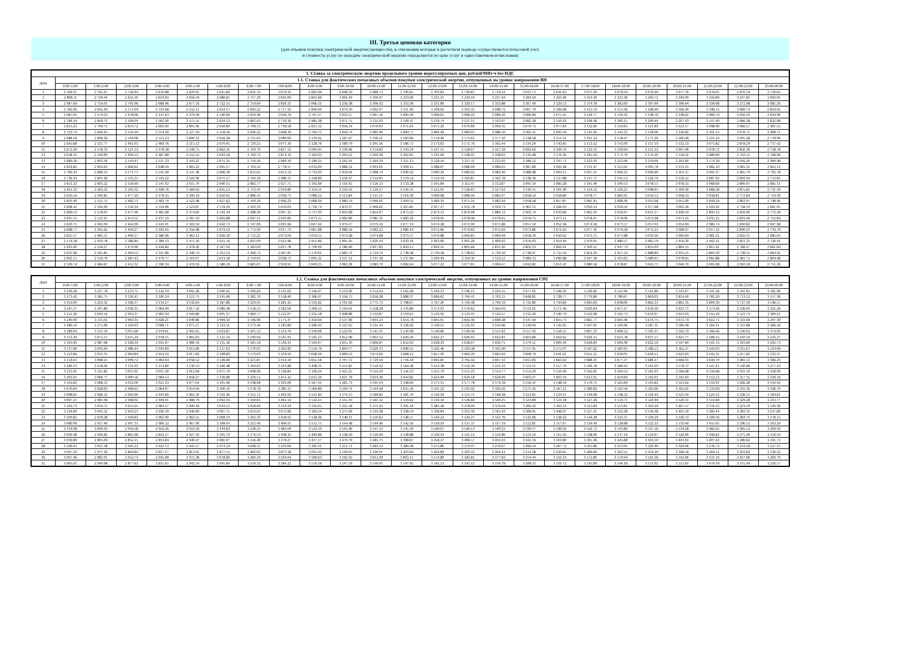III. Третья ценовая категория
(для объемов покупки электрической энергии (мощности), в отношении которых в расчетном периоде осуществляется почасовой учет,
и стоимость услуг по передаче электрической энергии определяется по цене услуг в одноставочном исчислении)
| 1. Ставка за электрическую энергию предельного уровня нерегулируемых цен, рублей/МВт·ч без НДС | | | | | | | | | | | | | | | | | | | | | | | | |
| --- | --- | --- | --- | --- | --- | --- | --- | --- | --- | --- | --- | --- | --- | --- | --- | --- | --- | --- | --- | --- | --- | --- | --- | --- |
| Дата | 1.1. Ставка для фактических почасовых объемов покупки электрической энергии, отпущенных на уровне напряжения ВН | | | | | | | | | | | | | | | | | | | | | | | |
| | 0:00-1:00 | 1:00-2:00 | 2:00-3:00 | 3:00-4:00 | 4:00-5:00 | 5:00-6:00 | 6:00-7:00 | 7:00-8:00 | 8:00-9:00 | 9:00-10:00 | 10:00-11:00 | 11:00-12:00 | 12:00-13:00 | 13:00-14:00 | 14:00-15:00 | 15:00-16:00 | 16:00-17:00 | 17:00-18:00 | 18:00-19:00 | 19:00-20:00 | 20:00-21:00 | 21:00-22:00 | 22:00-23:00 | 23:00-00:00 |
| 1 | 2 764.97 | 2 762.47 | 2 758.44 | 2 676.88 | 2 629.95 | 2 625.60 | 2 641.33 | 2 670.32 | 2 681.66 | 2 648.59 | 2 686.73 | 2 700.65 | 2 703.82 | 2 730.81 | 2 759.24 | 3 011.71 | 3 041.62 | 3 075.29 | 3 076.59 | 3 076.49 | 3 077.76 | 3 076.05 | 2 876.34 | 2 716.65 |
| 2 | 2 808.11 | 2 720.44 | 2 655.10 | 2 634.93 | 2 656.44 | 2 680.65 | 2 717.39 | 2 693.09 | 2 841.66 | 3 091.44 | 3 190.97 | 3 223.06 | 3 231.31 | 3 239.10 | 3 237.94 | 3 183.50 | 3 263.46 | 3 314.49 | 3 321.36 | 3 343.72 | 3 349.09 | 3 316.89 | 3 247.81 | 3 092.05 |
| 3 | 2 987.69 | 2 759.01 | 2 701.06 | 2 668.96 | 2 677.33 | 2 722.55 | 2 759.64 | 2 816.11 | 3 066.31 | 3 236.38 | 3 306.42 | 3 333.36 | 3 331.89 | 3 329.17 | 3 333.88 | 3 267.49 | 3 329.53 | 3 379.78 | 3 382.69 | 3 397.00 | 3 396.04 | 3 339.08 | 3 272.08 | 3 081.26 |
| 4 | 2 782.06 | 2 642.49 | 2 571.04 | 2 519.68 | 2 552.11 | 2 624.17 | 2 693.22 | 2 717.33 | 2 840.90 | 3 079.10 | 3 092.97 | 3 111.49 | 3 108.62 | 3 105.31 | 3 098.72 | 3 067.70 | 3 106.68 | 3 155.53 | 3 151.96 | 3 168.99 | 3 166.40 | 3 108.15 | 3 060.74 | 2 859.95 |
| 5 | 2 687.05 | 2 579.23 | 2 478.06 | 2 437.63 | 2 479.49 | 2 540.06 | 2 619.46 | 2 656.76 | 2 767.27 | 3 033.57 | 3 067.56 | 3 069.30 | 3 068.61 | 3 068.10 | 3 068.26 | 3 066.89 | 3 075.45 | 3 126.77 | 3 130.42 | 3 148.76 | 3 148.62 | 3 089.79 | 3 056.43 | 2 834.90 |
| 6 | 2 784.59 | 2 649.71 | 2 599.04 | 2 562.90 | 2 575.55 | 2 634.12 | 2 681.65 | 2 710.16 | 2 985.38 | 3 071.75 | 3 135.93 | 3 149.47 | 3 139.74 | 3 137.15 | 3 143.07 | 3 082.18 | 3 150.42 | 3 196.46 | 3 200.15 | 3 209.44 | 3 207.43 | 3 147.40 | 3 066.38 | 2 832.08 |
| 7 | 2 815.23 | 2 709.75 | 2 654.72 | 2 603.40 | 2 605.96 | 2 656.80 | 2 708.13 | 2 718.58 | 2 815.12 | 3 056.34 | 3 070.03 | 3 071.61 | 3 071.20 | 3 070.60 | 3 069.35 | 3 070.73 | 3 077.64 | 3 132.60 | 3 129.65 | 3 121.80 | 3 124.17 | 3 098.90 | 3 066.57 | 2 901.25 |
| 8 | 2 723.73 | 2 646.45 | 2 550.29 | 2 514.30 | 2 527.34 | 2 558.56 | 2 640.22 | 2 668.39 | 2 764.75 | 3 056.74 | 3 081.90 | 3 084.77 | 3 084.49 | 3 084.05 | 3 086.50 | 3 092.11 | 3 092.94 | 3 141.92 | 3 141.21 | 3 128.06 | 3 126.82 | 3 101.15 | 3 070.71 | 2 908.71 |
| 9 | 2 688.18 | 2 608.26 | 2 549.98 | 2 513.24 | 2 600.32 | 2 656.28 | 2 725.63 | 3 080.60 | 3 129.92 | 3 187.67 | 3 196.21 | 3 183.89 | 3 176.96 | 3 175.62 | 3 177.50 | 3 138.58 | 3 151.31 | 3 161.24 | 3 158.47 | 3 172.26 | 3 160.46 | 3 121.24 | 2 945.28 | 2 778.06 |
| 10 | 2 645.68 | 2 521.77 | 2 461.03 | 2 469.76 | 2 515.12 | 2 670.05 | 2 720.25 | 3 071.10 | 3 128.76 | 3 189.79 | 3 201.56 | 3 186.71 | 3 173.02 | 3 172.76 | 3 165.44 | 3 114.20 | 3 143.85 | 3 153.52 | 3 141.09 | 3 157.19 | 3 132.53 | 3 075.82 | 2 878.29 | 2 737.42 |
| 11 | 2 672.29 | 2 578.33 | 2 521.13 | 2 478.38 | 2 549.75 | 2 662.31 | 2 704.70 | 2 837.52 | 3 094.45 | 3 139.46 | 3 154.82 | 3 143.24 | 3 127.15 | 3 128.07 | 3 127.59 | 3 092.64 | 3 109.76 | 3 132.31 | 3 118.64 | 3 121.22 | 3 097.06 | 3 078.72 | 2 850.36 | 2 758.78 |
| 12 | 2 658.35 | 2 546.00 | 2 499.53 | 2 487.88 | 2 552.52 | 2 643.58 | 2 704.72 | 2 874.19 | 3 163.03 | 3 204.22 | 3 209.38 | 3 202.81 | 3 191.99 | 3 198.95 | 3 198.63 | 3 143.48 | 3 176.30 | 3 185.94 | 3 173.70 | 3 179.20 | 3 158.32 | 3 080.00 | 2 792.51 | 2 768.06 |
| 13 | 2 689.30 | 2 602.94 | 2 544.41 | 2 537.33 | 2 593.21 | 2 671.35 | 2 756.56 | 2 989.19 | 3 190.25 | 3 242.41 | 3 264.19 | 3 251.13 | 3 228.50 | 3 237.11 | 3 232.02 | 3 186.52 | 3 197.71 | 3 223.10 | 3 212.06 | 3 219.06 | 3 201.60 | 3 174.39 | 3 016.20 | 2 900.98 |
| 14 | 2 814.82 | 2 693.63 | 2 666.62 | 2 648.49 | 2 665.22 | 2 695.17 | 2 704.32 | 2 778.57 | 3 033.00 | 3 086.54 | 3 094.01 | 3 099.15 | 3 088.07 | 3 086.99 | 3 086.02 | 3 087.80 | 3 092.48 | 3 131.47 | 3 121.62 | 3 095.78 | 3 113.41 | 3 082.10 | 3 065.35 | 2 812.12 |
| 15 | 2 766.34 | 2 660.51 | 2 571.71 | 2 545.99 | 2 547.38 | 2 606.39 | 2 633.65 | 2 653.53 | 2 733.93 | 2 959.94 | 3 088.79 | 3 090.92 | 3 090.39 | 3 089.92 | 3 089.46 | 3 088.98 | 3 094.15 | 3 097.51 | 3 099.22 | 3 096.60 | 3 101.37 | 3 091.37 | 2 965.79 | 2 792.78 |
| 16 | 2 736.34 | 2 601.46 | 2 535.25 | 2 519.22 | 2 592.96 | 2 671.57 | 2 764.20 | 2 986.11 | 3 146.89 | 3 156.47 | 3 154.05 | 3 179.54 | 3 159.59 | 3 163.87 | 3 162.78 | 3 138.16 | 3 137.88 | 3 147.71 | 3 145.53 | 3 126.70 | 3 126.52 | 3 087.92 | 2 892.04 | 2 752.85 |
| 17 | 2 651.32 | 2 603.22 | 2 556.69 | 2 547.02 | 2 611.70 | 2 640.15 | 2 682.77 | 2 927.75 | 3 102.60 | 3 116.42 | 3 126.13 | 3 133.38 | 3 105.84 | 3 112.47 | 3 113.87 | 3 091.10 | 3 083.28 | 3 105.40 | 3 100.53 | 3 078.51 | 3 078.31 | 3 068.60 | 2 800.97 | 2 685.11 |
| 18 | 2 611.33 | 2 563.32 | 2 503.32 | 2 498.76 | 2 589.63 | 2 635.12 | 2 713.45 | 2 919.80 | 3 119.55 | 3 129.43 | 3 129.27 | 3 150.25 | 3 125.91 | 3 126.61 | 3 127.61 | 3 110.11 | 3 101.90 | 3 124.52 | 3 126.25 | 3 098.65 | 3 100.30 | 3 068.38 | 2 875.85 | 2 731.39 |
| 19 | 2 633.54 | 2 500.81 | 2 477.29 | 2 478.35 | 2 500.19 | 2 650.95 | 2 686.41 | 2 936.71 | 3 086.52 | 3 113.84 | 3 115.51 | 3 116.39 | 3 090.98 | 3 086.44 | 3 083.07 | 3 058.54 | 3 058.80 | 3 078.77 | 3 082.91 | 3 059.12 | 3 058.13 | 3 058.81 | 2 772.84 | 2 719.30 |
| 20 | 2 601.90 | 2 515.75 | 2 482.71 | 2 483.70 | 2 523.48 | 2 627.62 | 2 704.34 | 2 996.23 | 3 068.94 | 3 089.79 | 3 096.01 | 3 094.51 | 3 069.19 | 3 071.35 | 3 083.94 | 3 058.58 | 3 057.87 | 3 061.95 | 3 068.40 | 3 055.68 | 3 055.00 | 3 049.29 | 2 863.97 | 2 748.46 |
| 21 | 2 698.42 | 2 594.40 | 2 550.34 | 2 519.06 | 2 524.87 | 2 578.20 | 2 593.33 | 2 659.03 | 2 726.74 | 2 870.27 | 2 906.62 | 2 925.85 | 2 917.27 | 2 912.78 | 2 910.73 | 2 901.11 | 2 926.93 | 3 050.53 | 3 050.50 | 2 977.68 | 3 002.26 | 2 910.92 | 2 758.19 | 2 661.05 |
| 22 | 2 669.53 | 2 578.01 | 2 477.90 | 2 465.08 | 2 474.69 | 2 542.44 | 2 588.30 | 2 607.35 | 2 717.93 | 2 810.68 | 2 854.07 | 2 873.23 | 2 873.53 | 2 870.08 | 2 880.12 | 2 902.74 | 3 033.66 | 3 062.10 | 3 056.97 | 3 051.17 | 2 936.19 | 2 895.13 | 2 816.00 | 2 772.58 |
| 23 | 2 635.51 | 2 512.97 | 2 453.52 | 2 437.59 | 2 497.24 | 2 602.88 | 2 697.11 | 2 993.60 | 3 073.15 | 3 082.80 | 3 085.31 | 3 083.26 | 3 078.91 | 3 078.96 | 3 078.45 | 3 076.75 | 3 073.11 | 3 078.97 | 3 078.06 | 3 073.98 | 3 071.41 | 3 035.25 | 2 819.40 | 2 712.84 |
| 24 | 2 620.75 | 2 492.09 | 2 442.00 | 2 441.01 | 2 502.59 | 2 642.73 | 2 747.09 | 3 001.66 | 3 047.44 | 3 079.17 | 3 079.59 | 3 077.19 | 3 074.28 | 3 072.00 | 3 071.88 | 3 057.50 | 3 052.36 | 3 074.18 | 3 073.57 | 3 057.02 | 3 054.09 | 2 989.74 | 2 830.82 | 2 697.98 |
| 25 | 2 668.77 | 2 565.62 | 2 494.27 | 2 493.95 | 2 556.98 | 2 679.52 | 2 772.90 | 3 017.73 | 3 067.88 | 3 080.59 | 3 082.22 | 3 080.19 | 3 075.66 | 3 074.82 | 3 075.02 | 3 073.86 | 3 071.62 | 3 077.41 | 3 076.58 | 3 072.25 | 3 068.97 | 3 017.32 | 2 840.21 | 2 743.79 |
| 26 | 2 625.17 | 2 481.51 | 2 400.17 | 2 386.96 | 2 462.12 | 2 636.39 | 2 711.22 | 2 973.04 | 3 019.55 | 3 073.28 | 3 074.68 | 3 073.57 | 3 070.88 | 3 069.81 | 3 069.49 | 3 058.19 | 3 050.62 | 3 072.75 | 3 071.88 | 3 059.36 | 3 060.69 | 2 981.31 | 2 810.15 | 2 685.03 |
| 27 | 2 574.58 | 2 429.78 | 2 386.84 | 2 389.53 | 2 475.16 | 2 615.76 | 2 691.09 | 2 912.96 | 2 951.86 | 3 005.45 | 3 020.44 | 3 033.56 | 2 993.06 | 3 001.26 | 2 994.02 | 2 976.03 | 2 954.49 | 2 970.05 | 2 980.57 | 2 963.79 | 2 976.30 | 2 942.11 | 2 821.31 | 2 726.41 |
| 28 | 2 641.60 | 2 556.27 | 2 479.90 | 2 456.82 | 2 478.26 | 2 507.93 | 2 583.00 | 2 637.78 | 2 700.00 | 2 786.40 | 2 817.83 | 2 824.15 | 2 810.55 | 2 805.66 | 2 811.36 | 2 801.23 | 2 802.41 | 2 950.55 | 2 947.74 | 2 855.09 | 2 864.15 | 2 811.42 | 2 768.27 | 2 661.84 |
| 29 | 2 631.98 | 2 505.85 | 2 404.53 | 2 351.86 | 2 346.74 | 2 412.24 | 2 496.72 | 2 407.87 | 2 570.61 | 2 683.74 | 2 724.70 | 2 738.38 | 2 739.58 | 2 738.02 | 2 739.10 | 2 748.97 | 2 755.34 | 2 824.29 | 2 927.24 | 2 888.89 | 2 931.25 | 2 804.20 | 2 738.51 | 2 664.91 |
| 30 | 2 602.15 | 2 516.70 | 2 487.43 | 2 479.77 | 2 510.07 | 2 613.58 | 2 719.03 | 3 038.73 | 3 095.32 | 3 127.11 | 3 147.18 | 3 137.84 | 3 109.49 | 3 116.50 | 3 112.52 | 3 089.13 | 3 090.88 | 3 107.49 | 3 105.63 | 3 080.05 | 3 078.65 | 3 065.88 | 2 961.75 | 2 804.48 |
| 31 | 2 599.74 | 2 484.67 | 2 412.32 | 2 390.34 | 2 476.93 | 2 580.29 | 2 685.01 | 2 918.91 | 3 049.25 | 3 082.28 | 3 083.70 | 3 082.64 | 3 077.22 | 3 077.81 | 3 069.47 | 3 042.82 | 3 051.41 | 3 080.58 | 3 078.87 | 3 045.71 | 3 046.70 | 3 005.08 | 2 910.18 | 2 751.26 |
| Дата | 1.2. Ставка для фактических почасовых объемов покупки электрической энергии, отпущенных на уровне напряжения СН1 | | | | | | | | | | | | | | | | | | | | | | | |
| --- | --- | --- | --- | --- | --- | --- | --- | --- | --- | --- | --- | --- | --- | --- | --- | --- | --- | --- | --- | --- | --- | --- | --- | --- |
| | 0:00-1:00 | 1:00-2:00 | 2:00-3:00 | 3:00-4:00 | 4:00-5:00 | 5:00-6:00 | 6:00-7:00 | 7:00-8:00 | 8:00-9:00 | 9:00-10:00 | 10:00-11:00 | 11:00-12:00 | 12:00-13:00 | 13:00-14:00 | 14:00-15:00 | 15:00-16:00 | 16:00-17:00 | 17:00-18:00 | 18:00-19:00 | 19:00-20:00 | 20:00-21:00 | 21:00-22:00 | 22:00-23:00 | 23:00-00:00 |
| 1 | 3 230.28 | 3 227.78 | 3 223.75 | 3 142.19 | 3 095.26 | 3 090.91 | 3 106.64 | 3 135.63 | 3 146.97 | 3 113.90 | 3 152.04 | 3 165.96 | 3 169.13 | 3 196.12 | 3 224.55 | 3 477.02 | 3 506.93 | 3 540.60 | 3 541.90 | 3 541.80 | 3 543.07 | 3 541.36 | 3 341.65 | 3 181.96 |
| 2 | 3 273.42 | 3 185.75 | 3 120.41 | 3 100.24 | 3 121.75 | 3 145.96 | 3 182.70 | 3 158.40 | 3 306.97 | 3 556.75 | 3 656.28 | 3 688.37 | 3 696.62 | 3 704.41 | 3 703.25 | 3 648.81 | 3 728.77 | 3 779.80 | 3 786.67 | 3 809.03 | 3 814.40 | 3 782.20 | 3 713.12 | 3 557.36 |
| 3 | 3 453.00 | 3 224.32 | 3 166.37 | 3 134.27 | 3 142.64 | 3 187.86 | 3 224.95 | 3 281.42 | 3 531.62 | 3 701.69 | 3 771.73 | 3 798.67 | 3 797.20 | 3 794.48 | 3 799.19 | 3 732.80 | 3 794.84 | 3 845.09 | 3 848.00 | 3 862.31 | 3 861.35 | 3 804.39 | 3 737.39 | 3 546.57 |
| 4 | 3 247.37 | 3 107.80 | 3 036.35 | 2 984.99 | 3 017.42 | 3 089.48 | 3 158.53 | 3 182.64 | 3 306.21 | 3 544.41 | 3 558.28 | 3 576.80 | 3 573.93 | 3 570.62 | 3 564.03 | 3 533.01 | 3 571.99 | 3 620.84 | 3 617.27 | 3 634.30 | 3 631.71 | 3 573.46 | 3 526.05 | 3 325.26 |
| 5 | 3 152.36 | 3 044.54 | 2 943.37 | 2 902.94 | 2 944.80 | 3 005.37 | 3 084.77 | 3 122.07 | 3 232.58 | 3 498.88 | 3 532.87 | 3 534.61 | 3 533.92 | 3 533.41 | 3 533.57 | 3 532.20 | 3 540.76 | 3 592.08 | 3 595.73 | 3 614.07 | 3 613.93 | 3 555.10 | 3 521.74 | 3 300.21 |
| 6 | 3 249.90 | 3 115.02 | 3 064.35 | 3 028.21 | 3 040.86 | 3 099.43 | 3 146.96 | 3 175.47 | 3 450.69 | 3 537.06 | 3 601.24 | 3 614.78 | 3 605.05 | 3 602.46 | 3 608.38 | 3 547.49 | 3 615.73 | 3 661.77 | 3 665.46 | 3 674.75 | 3 672.74 | 3 612.71 | 3 531.69 | 3 297.39 |
| 7 | 3 280.54 | 3 175.06 | 3 120.03 | 3 068.71 | 3 071.27 | 3 122.11 | 3 173.44 | 3 183.89 | 3 280.43 | 3 521.65 | 3 535.34 | 3 536.92 | 3 536.51 | 3 535.91 | 3 534.66 | 3 536.04 | 3 542.95 | 3 597.91 | 3 594.96 | 3 587.11 | 3 589.48 | 3 564.21 | 3 531.88 | 3 366.56 |
| 8 | 3 189.04 | 3 111.76 | 3 015.60 | 2 979.61 | 2 992.65 | 3 023.87 | 3 105.53 | 3 133.70 | 3 230.06 | 3 522.05 | 3 547.21 | 3 550.08 | 3 549.80 | 3 549.36 | 3 551.81 | 3 557.42 | 3 558.25 | 3 607.23 | 3 606.52 | 3 593.37 | 3 592.13 | 3 566.46 | 3 536.02 | 3 374.02 |
| 9 | 3 153.49 | 3 073.57 | 3 015.29 | 2 978.55 | 3 065.63 | 3 121.59 | 3 190.94 | 3 545.91 | 3 595.23 | 3 652.98 | 3 661.52 | 3 649.20 | 3 642.27 | 3 640.93 | 3 642.81 | 3 603.89 | 3 616.62 | 3 626.55 | 3 623.78 | 3 637.57 | 3 625.77 | 3 586.55 | 3 410.59 | 3 243.37 |
| 10 | 3 110.99 | 2 987.08 | 2 926.34 | 2 935.07 | 2 980.43 | 3 135.36 | 3 185.56 | 3 536.41 | 3 594.07 | 3 655.10 | 3 666.87 | 3 652.02 | 3 638.33 | 3 638.07 | 3 630.75 | 3 579.51 | 3 609.16 | 3 618.83 | 3 606.40 | 3 622.50 | 3 597.84 | 3 541.13 | 3 343.60 | 3 202.73 |
| 11 | 3 137.60 | 3 043.64 | 2 986.44 | 2 943.69 | 3 015.06 | 3 127.62 | 3 170.01 | 3 302.83 | 3 559.76 | 3 604.77 | 3 620.13 | 3 608.55 | 3 592.46 | 3 593.38 | 3 592.90 | 3 557.95 | 3 575.07 | 3 597.62 | 3 583.95 | 3 586.53 | 3 562.37 | 3 544.03 | 3 315.67 | 3 224.09 |
| 12 | 3 123.66 | 3 011.31 | 2 964.84 | 2 953.19 | 3 017.83 | 3 108.89 | 3 170.03 | 3 339.50 | 3 628.34 | 3 669.53 | 3 674.69 | 3 668.12 | 3 657.30 | 3 664.26 | 3 663.94 | 3 608.79 | 3 641.61 | 3 651.25 | 3 639.01 | 3 644.51 | 3 623.63 | 3 545.31 | 3 257.82 | 3 233.37 |
| 13 | 3 154.61 | 3 068.25 | 3 009.72 | 3 002.64 | 3 058.52 | 3 136.66 | 3 221.87 | 3 454.50 | 3 655.56 | 3 707.72 | 3 729.50 | 3 716.44 | 3 693.81 | 3 702.42 | 3 697.33 | 3 651.83 | 3 663.02 | 3 688.41 | 3 677.37 | 3 684.37 | 3 666.91 | 3 639.70 | 3 481.51 | 3 366.29 |
| 14 | 3 280.13 | 3 158.94 | 3 131.93 | 3 113.80 | 3 130.53 | 3 160.48 | 3 169.63 | 3 243.88 | 3 498.31 | 3 551.85 | 3 559.32 | 3 564.46 | 3 553.38 | 3 552.30 | 3 551.33 | 3 553.11 | 3 557.79 | 3 596.78 | 3 586.93 | 3 561.09 | 3 578.72 | 3 547.41 | 3 530.66 | 3 277.43 |
| 15 | 3 231.65 | 3 125.82 | 3 037.02 | 3 011.30 | 3 012.69 | 3 071.70 | 3 098.96 | 3 118.84 | 3 199.24 | 3 425.25 | 3 554.10 | 3 556.23 | 3 555.70 | 3 555.23 | 3 554.77 | 3 554.29 | 3 559.46 | 3 562.82 | 3 564.53 | 3 561.91 | 3 566.68 | 3 556.68 | 3 431.10 | 3 258.09 |
| 16 | 3 201.65 | 3 066.77 | 3 000.56 | 2 984.53 | 3 058.27 | 3 136.88 | 3 229.51 | 3 451.42 | 3 612.20 | 3 621.78 | 3 619.36 | 3 644.85 | 3 624.90 | 3 629.18 | 3 628.09 | 3 603.47 | 3 603.19 | 3 613.02 | 3 610.84 | 3 592.01 | 3 591.83 | 3 553.23 | 3 357.35 | 3 218.16 |
| 17 | 3 116.63 | 3 068.53 | 3 022.00 | 3 012.33 | 3 077.01 | 3 105.46 | 3 148.08 | 3 393.06 | 3 567.91 | 3 581.73 | 3 591.44 | 3 598.69 | 3 571.15 | 3 577.78 | 3 579.18 | 3 556.41 | 3 548.59 | 3 570.71 | 3 565.84 | 3 543.82 | 3 543.62 | 3 533.91 | 3 266.28 | 3 150.42 |
| 18 | 3 076.64 | 3 028.63 | 2 968.63 | 2 964.07 | 3 054.94 | 3 100.43 | 3 178.76 | 3 385.11 | 3 584.86 | 3 594.74 | 3 594.58 | 3 615.56 | 3 591.22 | 3 591.92 | 3 592.92 | 3 575.42 | 3 567.21 | 3 589.83 | 3 591.56 | 3 563.96 | 3 565.61 | 3 533.69 | 3 341.16 | 3 196.70 |
| 19 | 3 098.85 | 2 966.12 | 2 942.60 | 2 943.66 | 2 965.50 | 3 116.26 | 3 151.72 | 3 402.02 | 3 551.83 | 3 579.15 | 3 580.82 | 3 581.70 | 3 556.29 | 3 551.75 | 3 548.38 | 3 523.85 | 3 524.11 | 3 544.08 | 3 548.22 | 3 524.43 | 3 523.44 | 3 524.12 | 3 238.15 | 3 184.61 |
| 20 | 3 067.21 | 2 981.06 | 2 948.02 | 2 949.01 | 2 988.79 | 3 092.93 | 3 169.65 | 3 461.54 | 3 534.25 | 3 555.10 | 3 561.32 | 3 559.82 | 3 534.50 | 3 536.66 | 3 549.25 | 3 523.89 | 3 523.18 | 3 527.26 | 3 533.71 | 3 520.99 | 3 520.31 | 3 514.60 | 3 329.28 | 3 213.77 |
| 21 | 3 163.73 | 3 059.71 | 3 015.65 | 2 984.37 | 2 990.18 | 3 043.51 | 3 058.64 | 3 124.34 | 3 192.05 | 3 335.58 | 3 371.93 | 3 391.16 | 3 382.58 | 3 378.09 | 3 376.04 | 3 366.42 | 3 392.24 | 3 515.84 | 3 515.81 | 3 442.99 | 3 467.57 | 3 376.23 | 3 223.50 | 3 126.36 |
| 22 | 3 134.84 | 3 043.32 | 2 943.21 | 2 930.39 | 2 940.00 | 3 007.75 | 3 053.61 | 3 072.66 | 3 183.24 | 3 275.99 | 3 319.38 | 3 338.54 | 3 338.84 | 3 335.39 | 3 345.43 | 3 368.05 | 3 498.97 | 3 527.41 | 3 522.28 | 3 516.48 | 3 401.50 | 3 360.44 | 3 281.31 | 3 237.89 |
| 23 | 3 100.82 | 2 978.28 | 2 918.83 | 2 902.90 | 2 962.55 | 3 068.19 | 3 162.42 | 3 458.91 | 3 538.46 | 3 548.11 | 3 550.62 | 3 548.57 | 3 544.22 | 3 544.27 | 3 543.76 | 3 542.06 | 3 538.42 | 3 544.28 | 3 543.37 | 3 539.29 | 3 536.72 | 3 500.56 | 3 284.71 | 3 178.15 |
| 24 | 3 086.06 | 2 957.40 | 2 907.31 | 2 906.32 | 2 967.90 | 3 108.04 | 3 212.40 | 3 466.97 | 3 512.75 | 3 544.48 | 3 544.90 | 3 542.50 | 3 539.59 | 3 537.31 | 3 537.19 | 3 522.81 | 3 517.67 | 3 539.49 | 3 538.88 | 3 522.33 | 3 519.40 | 3 455.05 | 3 296.13 | 3 163.29 |
| 25 | 3 134.08 | 3 030.93 | 2 959.58 | 2 959.26 | 3 022.29 | 3 144.83 | 3 238.21 | 3 483.04 | 3 533.19 | 3 545.90 | 3 547.53 | 3 545.50 | 3 540.97 | 3 540.13 | 3 540.33 | 3 539.17 | 3 536.93 | 3 542.72 | 3 541.89 | 3 537.56 | 3 534.28 | 3 482.63 | 3 305.52 | 3 209.10 |
| 26 | 3 090.48 | 2 946.82 | 2 865.48 | 2 852.27 | 2 927.43 | 3 101.70 | 3 176.53 | 3 438.35 | 3 484.86 | 3 538.59 | 3 539.99 | 3 538.88 | 3 536.19 | 3 535.12 | 3 534.80 | 3 523.50 | 3 515.93 | 3 538.06 | 3 537.19 | 3 524.67 | 3 526.00 | 3 446.62 | 3 275.46 | 3 150.34 |
| 27 | 3 039.89 | 2 895.09 | 2 852.15 | 2 854.84 | 2 940.47 | 3 081.07 | 3 156.40 | 3 378.27 | 3 417.17 | 3 470.76 | 3 485.75 | 3 498.87 | 3 458.37 | 3 466.57 | 3 459.33 | 3 441.34 | 3 419.80 | 3 435.36 | 3 445.88 | 3 429.10 | 3 441.61 | 3 407.42 | 3 286.62 | 3 191.72 |
| 28 | 3 106.91 | 3 021.58 | 2 945.21 | 2 922.13 | 2 943.57 | 2 973.24 | 3 048.31 | 3 103.09 | 3 165.31 | 3 251.71 | 3 283.14 | 3 289.46 | 3 275.86 | 3 270.97 | 3 276.67 | 3 266.54 | 3 267.72 | 3 415.86 | 3 413.05 | 3 320.40 | 3 329.46 | 3 276.73 | 3 233.58 | 3 127.15 |
| 29 | 3 097.29 | 2 971.16 | 2 869.84 | 2 817.17 | 2 812.05 | 2 877.55 | 2 962.03 | 2 873.18 | 3 035.92 | 3 149.05 | 3 190.01 | 3 203.69 | 3 204.89 | 3 203.33 | 3 204.41 | 3 214.28 | 3 220.65 | 3 289.60 | 3 392.55 | 3 354.20 | 3 396.56 | 3 269.51 | 3 203.82 | 3 130.22 |
| 30 | 3 067.46 | 2 982.01 | 2 952.74 | 2 945.08 | 2 975.38 | 3 078.89 | 3 184.34 | 3 504.04 | 3 560.63 | 3 592.42 | 3 612.49 | 3 603.15 | 3 574.80 | 3 581.81 | 3 577.83 | 3 554.44 | 3 556.19 | 3 572.80 | 3 570.94 | 3 545.36 | 3 543.96 | 3 531.19 | 3 427.06 | 3 269.79 |
| 31 | 3 065.05 | 2 949.98 | 2 877.63 | 2 855.65 | 2 942.24 | 3 045.60 | 3 150.32 | 3 384.22 | 3 514.56 | 3 547.59 | 3 549.01 | 3 547.95 | 3 542.53 | 3 543.12 | 3 534.78 | 3 508.13 | 3 516.72 | 3 545.89 | 3 544.18 | 3 511.02 | 3 512.01 | 3 470.39 | 3 375.49 | 3 216.57 |